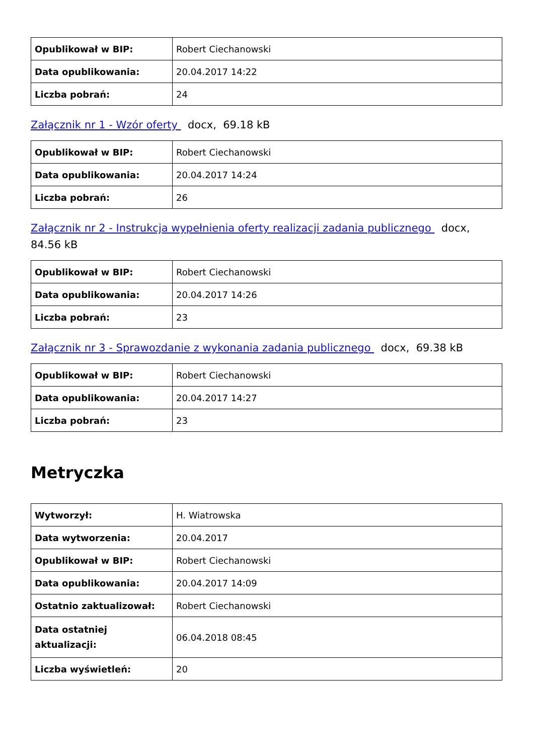| Opublikował w BIP: | Robert Ciechanowski |
| Data opublikowania: | 20.04.2017 14:22 |
| Liczba pobrań: | 24 |
Załącznik nr 1 - Wzór oferty docx, 69.18 kB
| Opublikował w BIP: | Robert Ciechanowski |
| Data opublikowania: | 20.04.2017 14:24 |
| Liczba pobrań: | 26 |
Załącznik nr 2 - Instrukcja wypełnienia oferty realizacji zadania publicznego docx, 84.56 kB
| Opublikował w BIP: | Robert Ciechanowski |
| Data opublikowania: | 20.04.2017 14:26 |
| Liczba pobrań: | 23 |
Załącznik nr 3 - Sprawozdanie z wykonania zadania publicznego docx, 69.38 kB
| Opublikował w BIP: | Robert Ciechanowski |
| Data opublikowania: | 20.04.2017 14:27 |
| Liczba pobrań: | 23 |
Metryczka
| Wytworzył: | H. Wiatrowska |
| Data wytworzenia: | 20.04.2017 |
| Opublikował w BIP: | Robert Ciechanowski |
| Data opublikowania: | 20.04.2017 14:09 |
| Ostatnio zaktualizował: | Robert Ciechanowski |
| Data ostatniej aktualizacji: | 06.04.2018 08:45 |
| Liczba wyświetleń: | 20 |